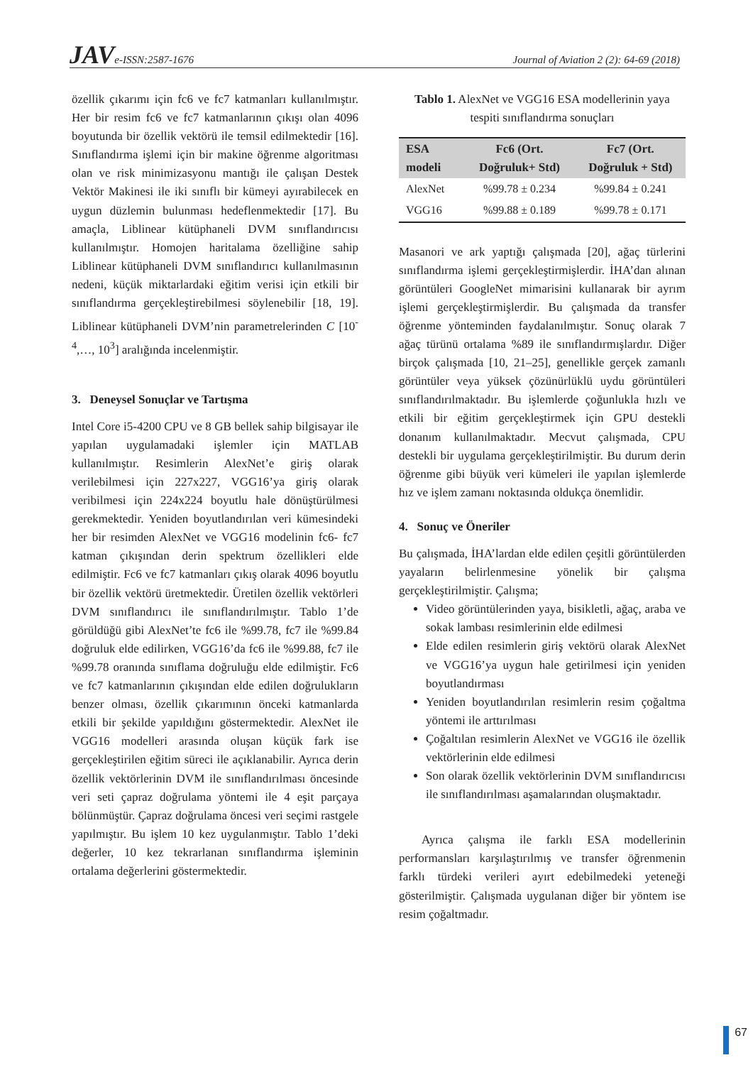JAVe-ISSN:2587-1676 Journal of Aviation 2 (2): 64-69 (2018)
özellik çıkarımı için fc6 ve fc7 katmanları kullanılmıştır. Her bir resim fc6 ve fc7 katmanlarının çıkışı olan 4096 boyutunda bir özellik vektörü ile temsil edilmektedir [16]. Sınıflandırma işlemi için bir makine öğrenme algoritması olan ve risk minimizasyonu mantığı ile çalışan Destek Vektör Makinesi ile iki sınıflı bir kümeyi ayırabilecek en uygun düzlemin bulunması hedeflenmektedir [17]. Bu amaçla, Liblinear kütüphaneli DVM sınıflandırıcısı kullanılmıştır. Homojen haritalama özelliğine sahip Liblinear kütüphaneli DVM sınıflandırıcı kullanılmasının nedeni, küçük miktarlardaki eğitim verisi için etkili bir sınıflandırma gerçekleştirebilmesi söylenebilir [18, 19]. Liblinear kütüphaneli DVM’nin parametrelerinden C [10<sup>-4</sup>,…, 10<sup>3</sup>] aralığında incelenmiştir.
3. Deneysel Sonuçlar ve Tartışma
Intel Core i5-4200 CPU ve 8 GB bellek sahip bilgisayar ile yapılan uygulamadaki işlemler için MATLAB kullanılmıştır. Resimlerin AlexNet’e giriş olarak verilebilmesi için 227x227, VGG16’ya giriş olarak veribilmesi için 224x224 boyutlu hale dönüştürülmesi gerekmektedir. Yeniden boyutlandırılan veri kümesindeki her bir resimden AlexNet ve VGG16 modelinin fc6- fc7 katman çıkışından derin spektrum özellikleri elde edilmiştir. Fc6 ve fc7 katmanları çıkış olarak 4096 boyutlu bir özellik vektörü üretmektedir. Üretilen özellik vektörleri DVM sınıflandırıcı ile sınıflandırılmıştır. Tablo 1’de görüldüğü gibi AlexNet’te fc6 ile %99.78, fc7 ile %99.84 doğruluk elde edilirken, VGG16’da fc6 ile %99.88, fc7 ile %99.78 oranında sınıflama doğruluğu elde edilmiştir. Fc6 ve fc7 katmanlarının çıkışından elde edilen doğrulukların benzer olması, özellik çıkarımının önceki katmanlarda etkili bir şekilde yapıldığını göstermektedir. AlexNet ile VGG16 modelleri arasında oluşan küçük fark ise gerçekleştirilen eğitim süreci ile açıklanabilir. Ayrıca derin özellik vektörlerinin DVM ile sınıflandırılması öncesinde veri seti çapraz doğrulama yöntemi ile 4 eşit parçaya bölünmüştür. Çapraz doğrulama öncesi veri seçimi rastgele yapılmıştır. Bu işlem 10 kez uygulanmıştır. Tablo 1’deki değerler, 10 kez tekrarlanan sınıflandırma işleminin ortalama değerlerini göstermektedir.
Tablo 1. AlexNet ve VGG16 ESA modellerinin yaya tespiti sınıflandırma sonuçları
| ESA modeli | Fc6 (Ort. Doğruluk+ Std) | Fc7 (Ort. Doğruluk + Std) |
| --- | --- | --- |
| AlexNet | %99.78 ± 0.234 | %99.84 ± 0.241 |
| VGG16 | %99.88 ± 0.189 | %99.78 ± 0.171 |
Masanori ve ark yaptığı çalışmada [20], ağaç türlerini sınıflandırma işlemi gerçekleştirmişlerdir. İHA’dan alınan görüntüleri GoogleNet mimarisini kullanarak bir ayrım işlemi gerçekleştirmişlerdir. Bu çalışmada da transfer öğrenme yönteminden faydalanılmıştır. Sonuç olarak 7 ağaç türünü ortalama %89 ile sınıflandırmışlardır. Diğer birçok çalışmada [10, 21–25], genellikle gerçek zamanlı görüntüler veya yüksek çözünürlüklü uydu görüntüleri sınıflandırılmaktadır. Bu işlemlerde çoğunlukla hızlı ve etkili bir eğitim gerçekleştirmek için GPU destekli donanım kullanılmaktadır. Mecvut çalışmada, CPU destekli bir uygulama gerçekleştirilmiştir. Bu durum derin öğrenme gibi büyük veri kümeleri ile yapılan işlemlerde hız ve işlem zamanı noktasında oldukça önemlidir.
4. Sonuç ve Öneriler
Bu çalışmada, İHA’lardan elde edilen çeşitli görüntülerden yayaların belirlenmesine yönelik bir çalışma gerçekleştirilmiştir. Çalışma;
Video görüntülerinden yaya, bisikletli, ağaç, araba ve sokak lambası resimlerinin elde edilmesi
Elde edilen resimlerin giriş vektörü olarak AlexNet ve VGG16’ya uygun hale getirilmesi için yeniden boyutlandırması
Yeniden boyutlandırılan resimlerin resim çoğaltma yöntemi ile arttırılması
Çoğaltılan resimlerin AlexNet ve VGG16 ile özellik vektörlerinin elde edilmesi
Son olarak özellik vektörlerinin DVM sınıflandırıcısı ile sınıflandırılması aşamalarından oluşmaktadır.
Ayrıca çalışma ile farklı ESA modellerinin performansları karşılaştırılmış ve transfer öğrenmenin farklı türdeki verileri ayırt edebilmedeki yeteneği gösterilmiştir. Çalışmada uygulanan diğer bir yöntem ise resim çoğaltmadır.
67